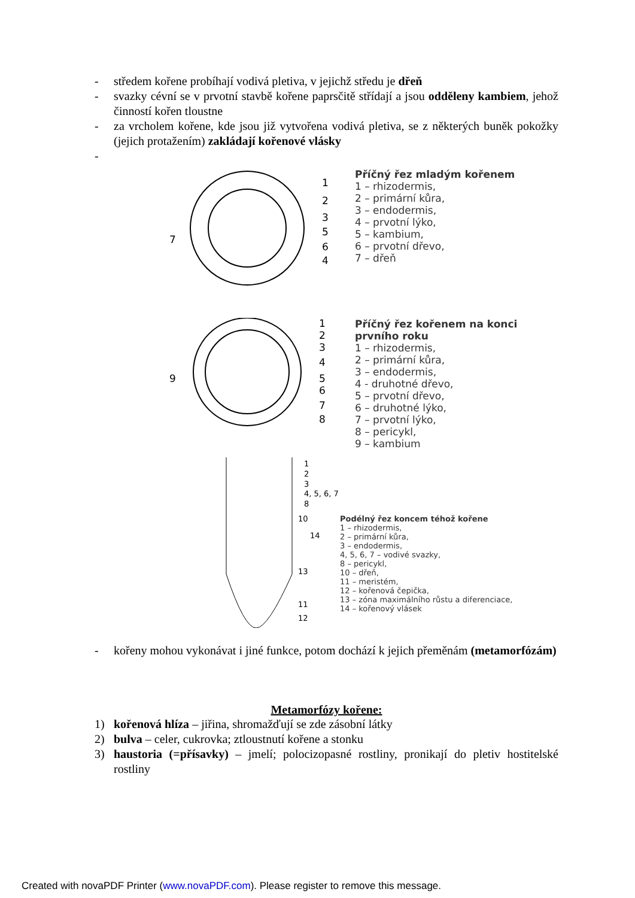- středem kořene probíhají vodivá pletiva, v jejichž středu je dřeň
- svazky cévní se v prvotní stavbě kořene paprsčitě střídají a jsou odděleny kambiem, jehož činností kořen tloustne
- za vrcholem kořene, kde jsou již vytvořena vodivá pletiva, se z některých buněk pokožky (jejich protažením) zakládají kořenové vlásky
-
1
2
3
5
6
4
7
Příčný řez mladým kořenem
1 – rhizodermis,
2 – primární kůra,
3 – endodermis,
4 – prvotní lýko,
5 – kambium,
6 – prvotní dřevo,
7 – dřeň
1
2
3
4
5
6
7
8
9
Příčný řez kořenem na konci prvního roku
1 – rhizodermis,
2 – primární kůra,
3 – endodermis,
4 - druhotné dřevo,
5 – prvotní dřevo,
6 – druhotné lýko,
7 – prvotní lýko,
8 – pericykl,
9 – kambium
1
2
3
4, 5, 6, 7
8
10
14
13
11
12
Podélný řez koncem téhož kořene
1 – rhizodermis,
2 – primární kůra,
3 – endodermis,
4, 5, 6, 7 – vodivé svazky,
8 – pericykl,
10 – dřeň,
11 – meristém,
12 – kořenová čepička,
13 – zóna maximálního růstu a diferenciace,
14 – kořenový vlásek
- kořeny mohou vykonávat i jiné funkce, potom dochází k jejich přeměnám (metamorfózám)
Metamorfózy kořene:
1) kořenová hlíza – jiřina, shromažďují se zde zásobní látky
2) bulva – celer, cukrovka; ztloustnutí kořene a stonku
3) haustoria (=přísavky) – jmelí; polocizopasné rostliny, pronikají do pletiv hostitelské rostliny
Created with novaPDF Printer (www.novaPDF.com). Please register to remove this message.